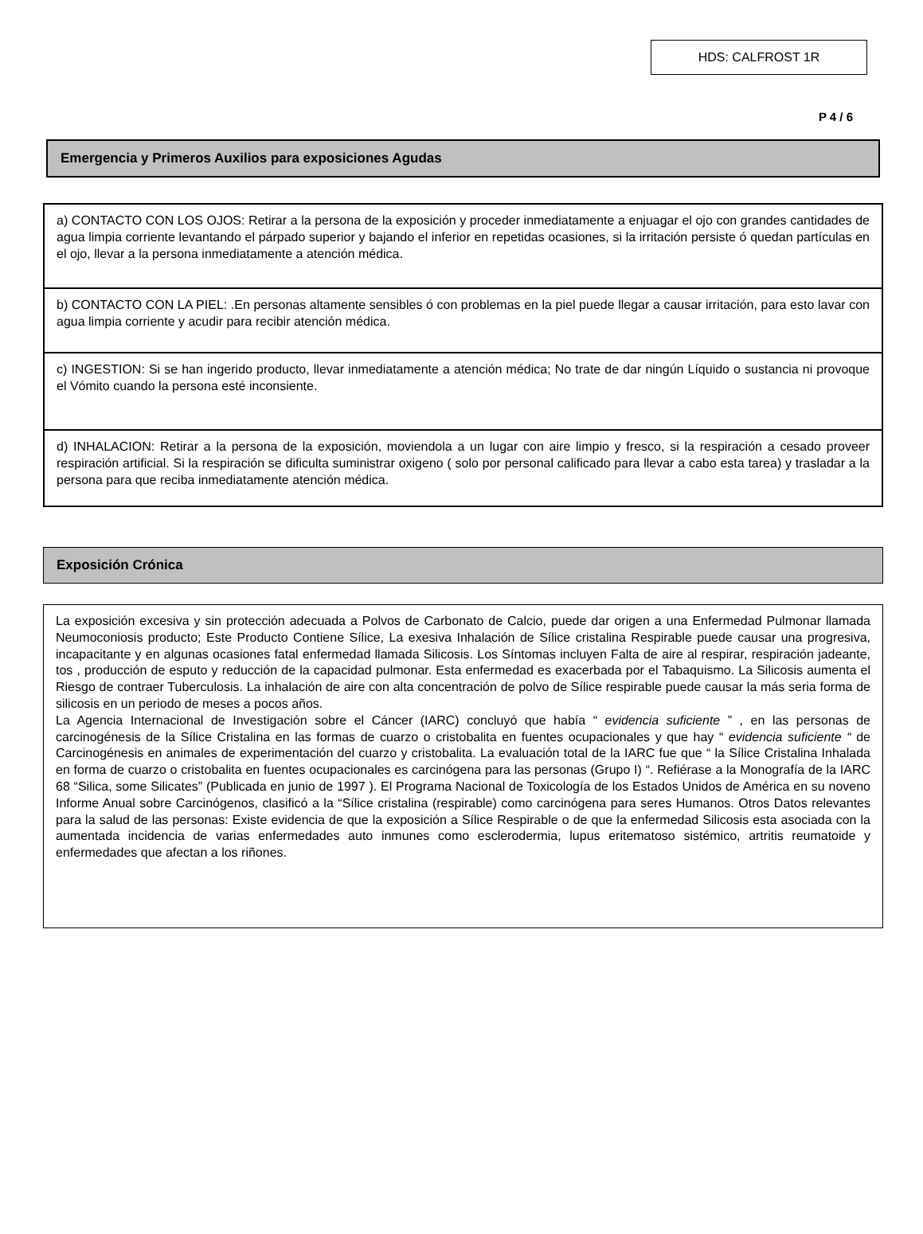HDS: CALFROST 1R
P 4 / 6
Emergencia y Primeros Auxilios para exposiciones Agudas
a) CONTACTO CON LOS OJOS: Retirar a la persona de la exposición y proceder inmediatamente a enjuagar el ojo con grandes cantidades de agua limpia corriente levantando el párpado superior y bajando el inferior en repetidas ocasiones, si la irritación persiste ó quedan partículas en el ojo, llevar a la persona inmediatamente a atención médica.
b) CONTACTO CON LA PIEL: .En personas altamente sensibles ó con problemas en la piel puede llegar a causar irritación, para esto lavar con agua limpia corriente y acudir para recibir atención médica.
c) INGESTION: Si se han ingerido producto, llevar inmediatamente a atención médica; No trate de dar ningún Líquido o sustancia ni provoque el Vómito cuando la persona esté inconsiente.
d) INHALACION: Retirar a la persona de la exposición, moviendola a un lugar con aire limpio y fresco, si la respiración a cesado proveer respiración artificial. Si la respiración se dificulta suministrar oxigeno ( solo por personal calificado para llevar a cabo esta tarea) y trasladar a la persona para que reciba inmediatamente atención médica.
Exposición Crónica
La exposición excesiva y sin protección adecuada a Polvos de Carbonato de Calcio, puede dar origen a una Enfermedad Pulmonar llamada Neumoconiosis producto; Este Producto Contiene Sílice, La exesiva Inhalación de Sílice cristalina Respirable puede causar una progresiva, incapacitante y en algunas ocasiones fatal enfermedad llamada Silicosis. Los Síntomas incluyen Falta de aire al respirar, respiración jadeante, tos , producción de esputo y reducción de la capacidad pulmonar. Esta enfermedad es exacerbada por el Tabaquismo. La Silicosis aumenta el Riesgo de contraer Tuberculosis. La inhalación de aire con alta concentración de polvo de Sílice respirable puede causar la más seria forma de silicosis en un periodo de meses a pocos años.
La Agencia Internacional de Investigación sobre el Cáncer (IARC) concluyó que había “ evidencia suficiente ” , en las personas de carcinogénesis de la Sílice Cristalina en las formas de cuarzo o cristobalita en fuentes ocupacionales y que hay “ evidencia suficiente “ de Carcinogénesis en animales de experimentación del cuarzo y cristobalita. La evaluación total de la IARC fue que “ la Sílice Cristalina Inhalada en forma de cuarzo o cristobalita en fuentes ocupacionales es carcinógena para las personas (Grupo I) “. Refiérase a la Monografía de la IARC 68 “Silica, some Silicates” (Publicada en junio de 1997 ). El Programa Nacional de Toxicología de los Estados Unidos de América en su noveno Informe Anual sobre Carcinógenos, clasificó a la “Sílice cristalina (respirable) como carcinógena para seres Humanos. Otros Datos relevantes para la salud de las personas: Existe evidencia de que la exposición a Sílice Respirable o de que la enfermedad Silicosis esta asociada con la aumentada incidencia de varias enfermedades auto inmunes como esclerodermia, lupus eritematoso sistémico, artritis reumatoide y enfermedades que afectan a los riñones.